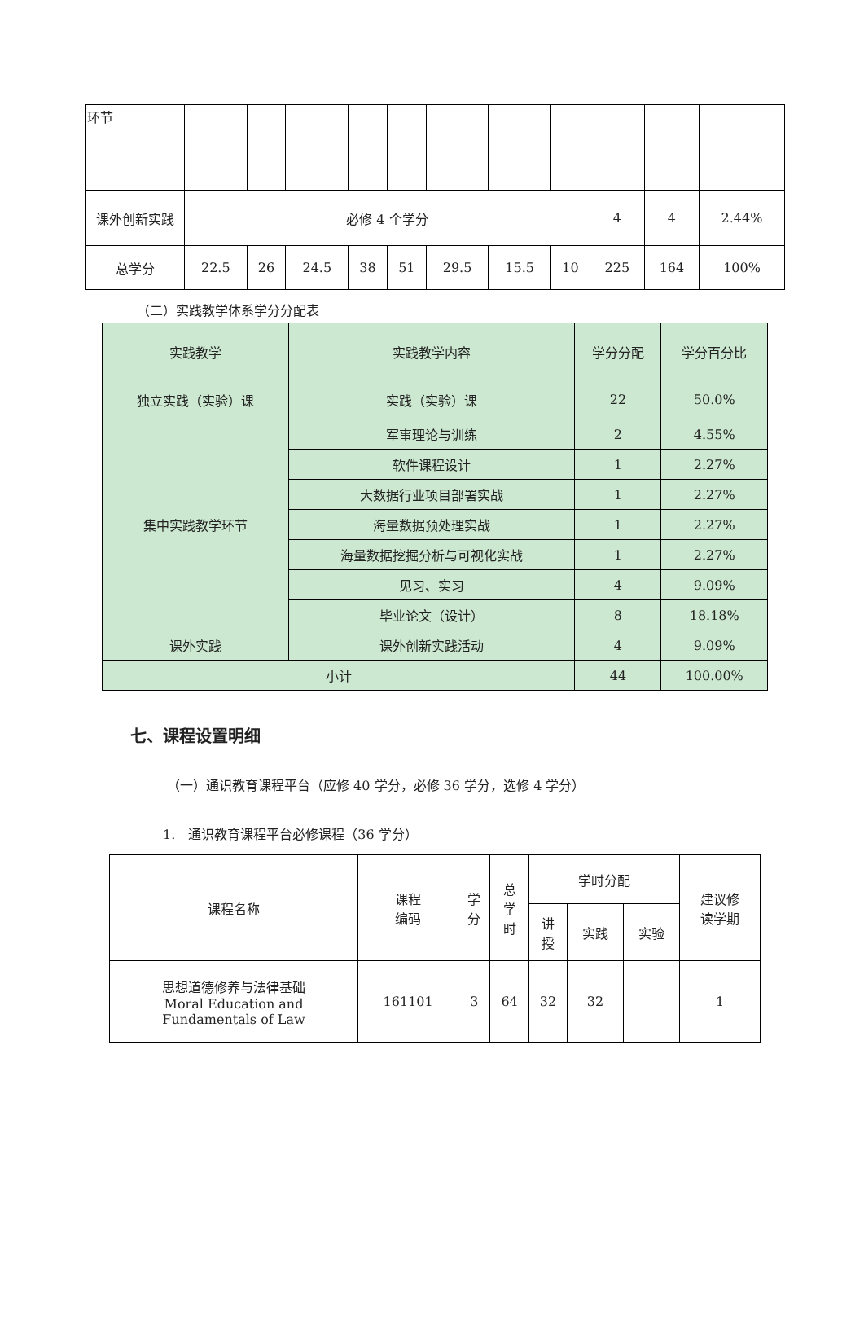| 环节 | | | | | | | | | | | | |
| 课外创新实践 | | 必修 4 个学分 | | | | | | | | 4 | 4 | 2.44% |
| 总学分 | | 22.5 | 26 | 24.5 | 38 | 51 | 29.5 | 15.5 | 10 | 225 | 164 | 100% |
（二）实践教学体系学分分配表
| 实践教学 | 实践教学内容 | 学分分配 | 学分百分比 |
| --- | --- | --- | --- |
| 独立实践（实验）课 | 实践（实验）课 | 22 | 50.0% |
| 集中实践教学环节 | 军事理论与训练 | 2 | 4.55% |
| | 软件课程设计 | 1 | 2.27% |
| | 大数据行业项目部署实战 | 1 | 2.27% |
| | 海量数据预处理实战 | 1 | 2.27% |
| | 海量数据挖掘分析与可视化实战 | 1 | 2.27% |
| | 见习、实习 | 4 | 9.09% |
| | 毕业论文（设计） | 8 | 18.18% |
| 课外实践 | 课外创新实践活动 | 4 | 9.09% |
| 小计 | | 44 | 100.00% |
七、课程设置明细
（一）通识教育课程平台（应修 40 学分，必修 36 学分，选修 4 学分）
1.　通识教育课程平台必修课程（36 学分）
| 课程名称 | 课程 编码 | 学 分 | 总 学 时 | 学时分配 | | | 建议修 读学期 |
| --- | --- | --- | --- | --- | --- | --- | --- |
| | | | | 讲 授 | 实践 | 实验 | |
| 思想道德修养与法律基础 Moral Education and Fundamentals of Law | 161101 | 3 | 64 | 32 | 32 | | 1 |